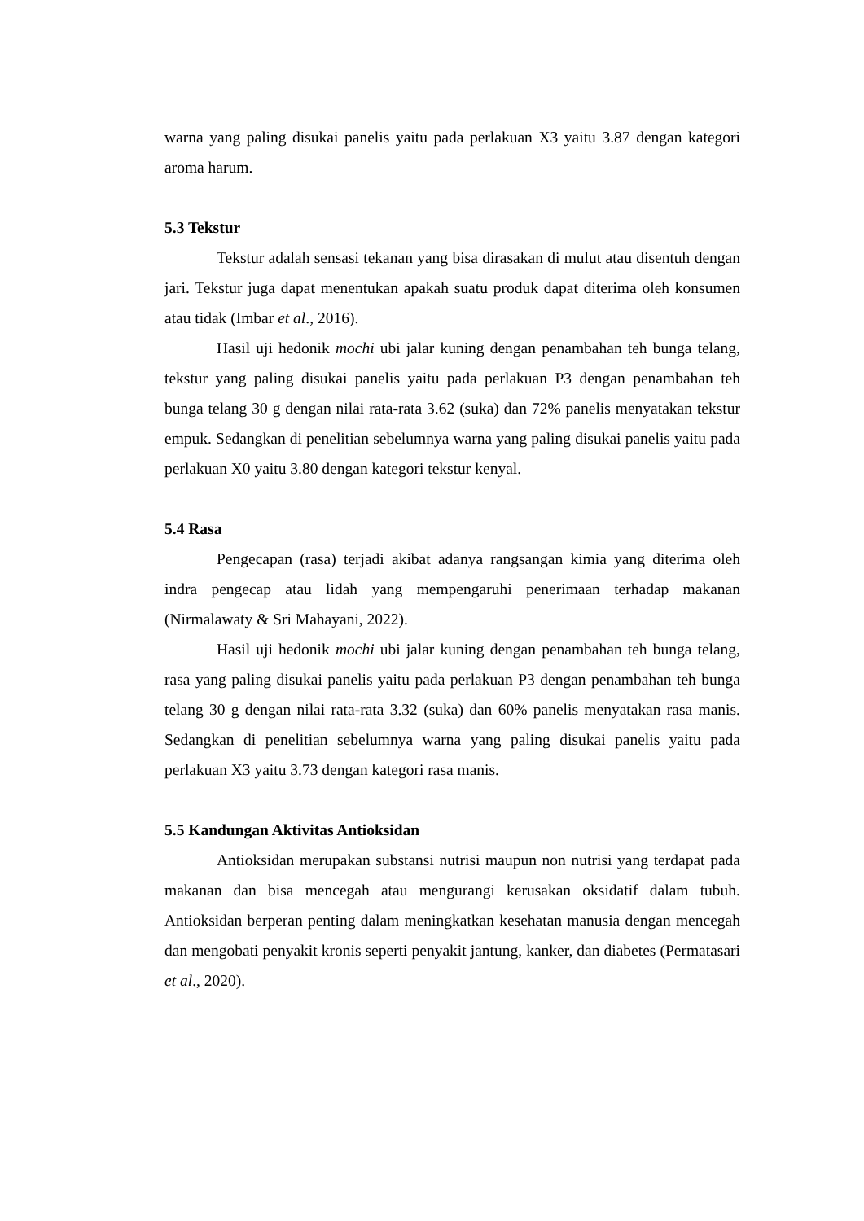warna yang paling disukai panelis yaitu pada perlakuan X3 yaitu 3.87 dengan kategori aroma harum.
5.3 Tekstur
Tekstur adalah sensasi tekanan yang bisa dirasakan di mulut atau disentuh dengan jari. Tekstur juga dapat menentukan apakah suatu produk dapat diterima oleh konsumen atau tidak (Imbar et al., 2016).
Hasil uji hedonik mochi ubi jalar kuning dengan penambahan teh bunga telang, tekstur yang paling disukai panelis yaitu pada perlakuan P3 dengan penambahan teh bunga telang 30 g dengan nilai rata-rata 3.62 (suka) dan 72% panelis menyatakan tekstur empuk. Sedangkan di penelitian sebelumnya warna yang paling disukai panelis yaitu pada perlakuan X0 yaitu 3.80 dengan kategori tekstur kenyal.
5.4 Rasa
Pengecapan (rasa) terjadi akibat adanya rangsangan kimia yang diterima oleh indra pengecap atau lidah yang mempengaruhi penerimaan terhadap makanan (Nirmalawaty & Sri Mahayani, 2022).
Hasil uji hedonik mochi ubi jalar kuning dengan penambahan teh bunga telang, rasa yang paling disukai panelis yaitu pada perlakuan P3 dengan penambahan teh bunga telang 30 g dengan nilai rata-rata 3.32 (suka) dan 60% panelis menyatakan rasa manis. Sedangkan di penelitian sebelumnya warna yang paling disukai panelis yaitu pada perlakuan X3 yaitu 3.73 dengan kategori rasa manis.
5.5 Kandungan Aktivitas Antioksidan
Antioksidan merupakan substansi nutrisi maupun non nutrisi yang terdapat pada makanan dan bisa mencegah atau mengurangi kerusakan oksidatif dalam tubuh. Antioksidan berperan penting dalam meningkatkan kesehatan manusia dengan mencegah dan mengobati penyakit kronis seperti penyakit jantung, kanker, dan diabetes (Permatasari et al., 2020).